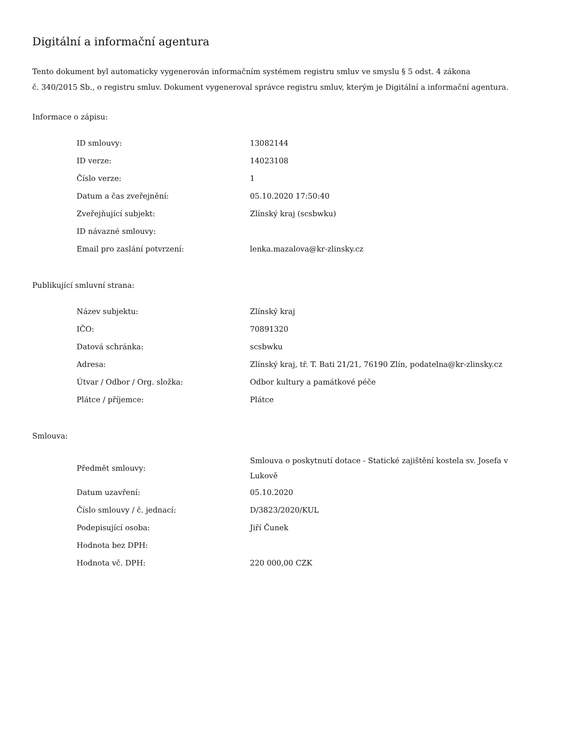Digitální a informační agentura
Tento dokument byl automaticky vygenerován informačním systémem registru smluv ve smyslu § 5 odst. 4 zákona
č. 340/2015 Sb., o registru smluv. Dokument vygeneroval správce registru smluv, kterým je Digitální a informační agentura.
Informace o zápisu:
| ID smlouvy: | 13082144 |
| ID verze: | 14023108 |
| Číslo verze: | 1 |
| Datum a čas zveřejnění: | 05.10.2020 17:50:40 |
| Zveřejňující subjekt: | Zlínský kraj (scsbwku) |
| ID návazné smlouvy: | |
| Email pro zaslání potvrzení: | lenka.mazalova@kr-zlinsky.cz |
Publikující smluvní strana:
| Název subjektu: | Zlínský kraj |
| IČO: | 70891320 |
| Datová schránka: | scsbwku |
| Adresa: | Zlínský kraj, tř. T. Bati 21/21, 76190 Zlín, podatelna@kr-zlinsky.cz |
| Útvar / Odbor / Org. složka: | Odbor kultury a památkové péče |
| Plátce / příjemce: | Plátce |
Smlouva:
| Předmět smlouvy: | Smlouva o poskytnutí dotace - Statické zajištění kostela sv. Josefa v Lukově |
| Datum uzavření: | 05.10.2020 |
| Číslo smlouvy / č. jednací: | D/3823/2020/KUL |
| Podepisující osoba: | Jiří Čunek |
| Hodnota bez DPH: | |
| Hodnota vč. DPH: | 220 000,00 CZK |